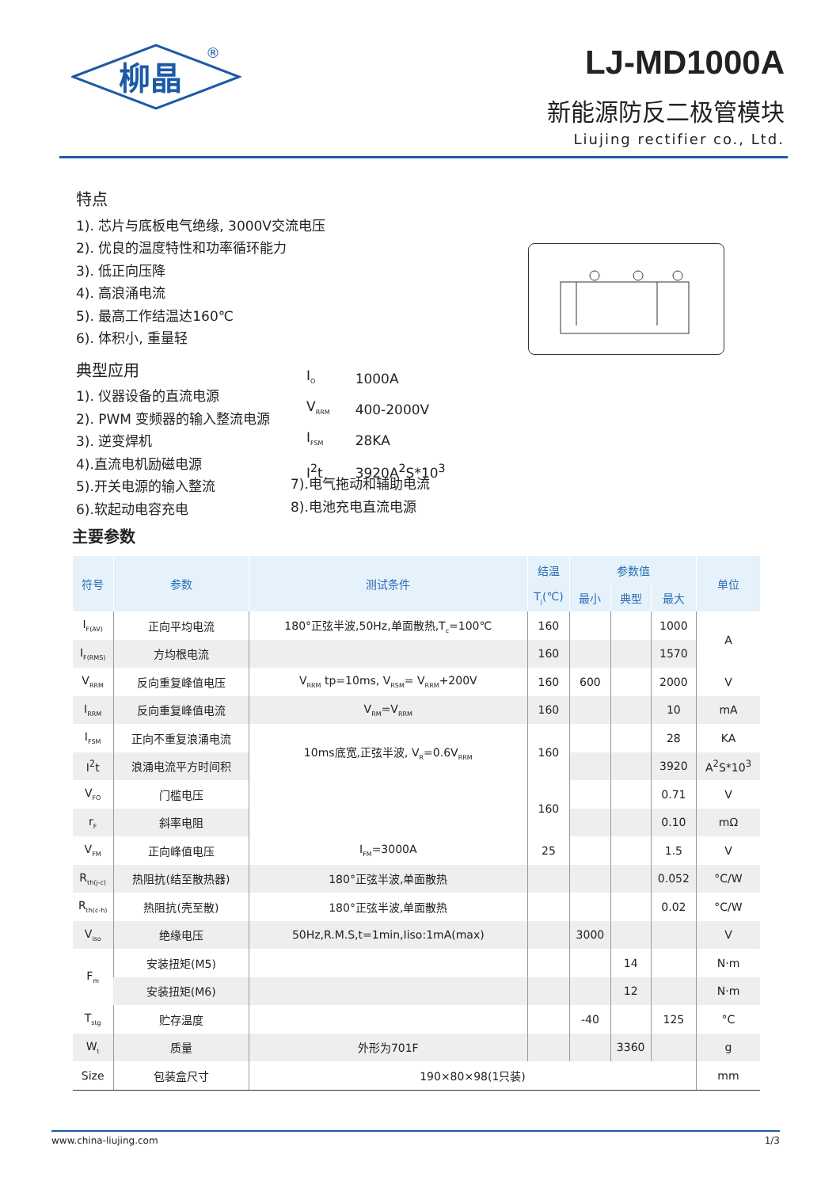柳晶
®
LJ-MD1000A
新能源防反二极管模块
Liujing rectifier co., Ltd.
特点
1). 芯片与底板电气绝缘, 3000V交流电压
2). 优良的温度特性和功率循环能力
3). 低正向压降
4). 高浪涌电流
5). 最高工作结温达160℃
6). 体积小, 重量轻
典型应用
1). 仪器设备的直流电源
2). PWM 变频器的输入整流电源
3). 逆变焊机
4).直流电机励磁电源
5).开关电源的输入整流
6).软起动电容充电
| I<sub>O</sub> | 1000A |
| V<sub>RRM</sub> | 400-2000V |
| I<sub>FSM</sub> | 28KA |
| I<sup>2</sup>t | 3920A<sup>2</sup>S*10<sup>3</sup> |
7).电气拖动和辅助电流
8).电池充电直流电源
主要参数
| 符号 | 参数 | 测试条件 | 结温 | 参数值 | | | 单位 |
| --- | --- | --- | --- | --- | --- | --- | --- |
| | | | T<sub>j</sub>(℃) | 最小 | 典型 | 最大 | |
| I<sub>F(AV)</sub> | 正向平均电流 | 180°正弦半波,50Hz,单面散热,T<sub>c</sub>=100℃ | 160 | | | 1000 | A |
| I<sub>F(RMS)</sub> | 方均根电流 | | 160 | | | 1570 | |
| V<sub>RRM</sub> | 反向重复峰值电压 | V<sub>RRM</sub> tp=10ms, V<sub>RSM</sub>= V<sub>RRM</sub>+200V | 160 | 600 | | 2000 | V |
| I<sub>RRM</sub> | 反向重复峰值电流 | V<sub>RM</sub>=V<sub>RRM</sub> | 160 | | | 10 | mA |
| I<sub>FSM</sub> | 正向不重复浪涌电流 | 10ms底宽,正弦半波, V<sub>R</sub>=0.6V<sub>RRM</sub> | 160 | | | 28 | KA |
| I<sup>2</sup>t | 浪涌电流平方时间积 | | | | | 3920 | A<sup>2</sup>S*10<sup>3</sup> |
| V<sub>FO</sub> | 门槛电压 | | 160 | | | 0.71 | V |
| r<sub>F</sub> | 斜率电阻 | | | | | 0.10 | mΩ |
| V<sub>FM</sub> | 正向峰值电压 | I<sub>FM</sub>=3000A | 25 | | | 1.5 | V |
| R<sub>th(j-c)</sub> | 热阻抗(结至散热器) | 180°正弦半波,单面散热 | | | | 0.052 | °C/W |
| R<sub>th(c-h)</sub> | 热阻抗(壳至散) | 180°正弦半波,单面散热 | | | | 0.02 | °C/W |
| V<sub>iso</sub> | 绝缘电压 | 50Hz,R.M.S,t=1min,Iiso:1mA(max) | | 3000 | | | V |
| F<sub>m</sub> | 安装扭矩(M5) | | | | 14 | | N·m |
| | 安装扭矩(M6) | | | | 12 | | N·m |
| T<sub>stg</sub> | 贮存温度 | | | -40 | | 125 | °C |
| W<sub>t</sub> | 质量 | 外形为701F | | | 3360 | | g |
| Size | 包装盒尺寸 | 190×80×98(1只装) | | | | | mm |
www.china-liujing.com 1/3